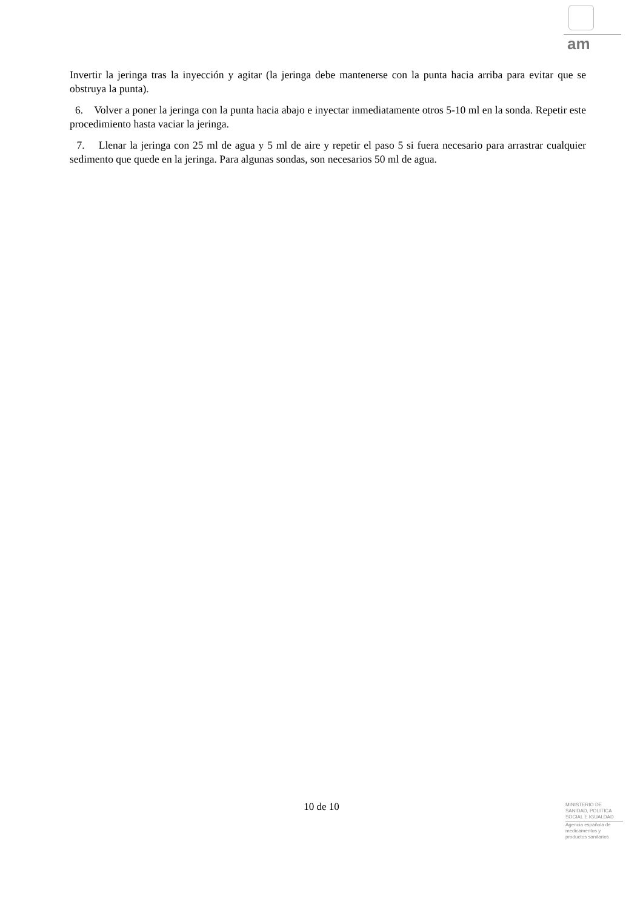am
Invertir la jeringa tras la inyección y agitar (la jeringa debe mantenerse con la punta hacia arriba para evitar que se obstruya la punta).
6. Volver a poner la jeringa con la punta hacia abajo e inyectar inmediatamente otros 5-10 ml en la sonda. Repetir este procedimiento hasta vaciar la jeringa.
7. Llenar la jeringa con 25 ml de agua y 5 ml de aire y repetir el paso 5 si fuera necesario para arrastrar cualquier sedimento que quede en la jeringa. Para algunas sondas, son necesarios 50 ml de agua.
10 de 10
MINISTERIO DE
SANIDAD, POLITICA
SOCIAL E IGUALDAD
Agencia española de
medicamentos y
productos sanitarios